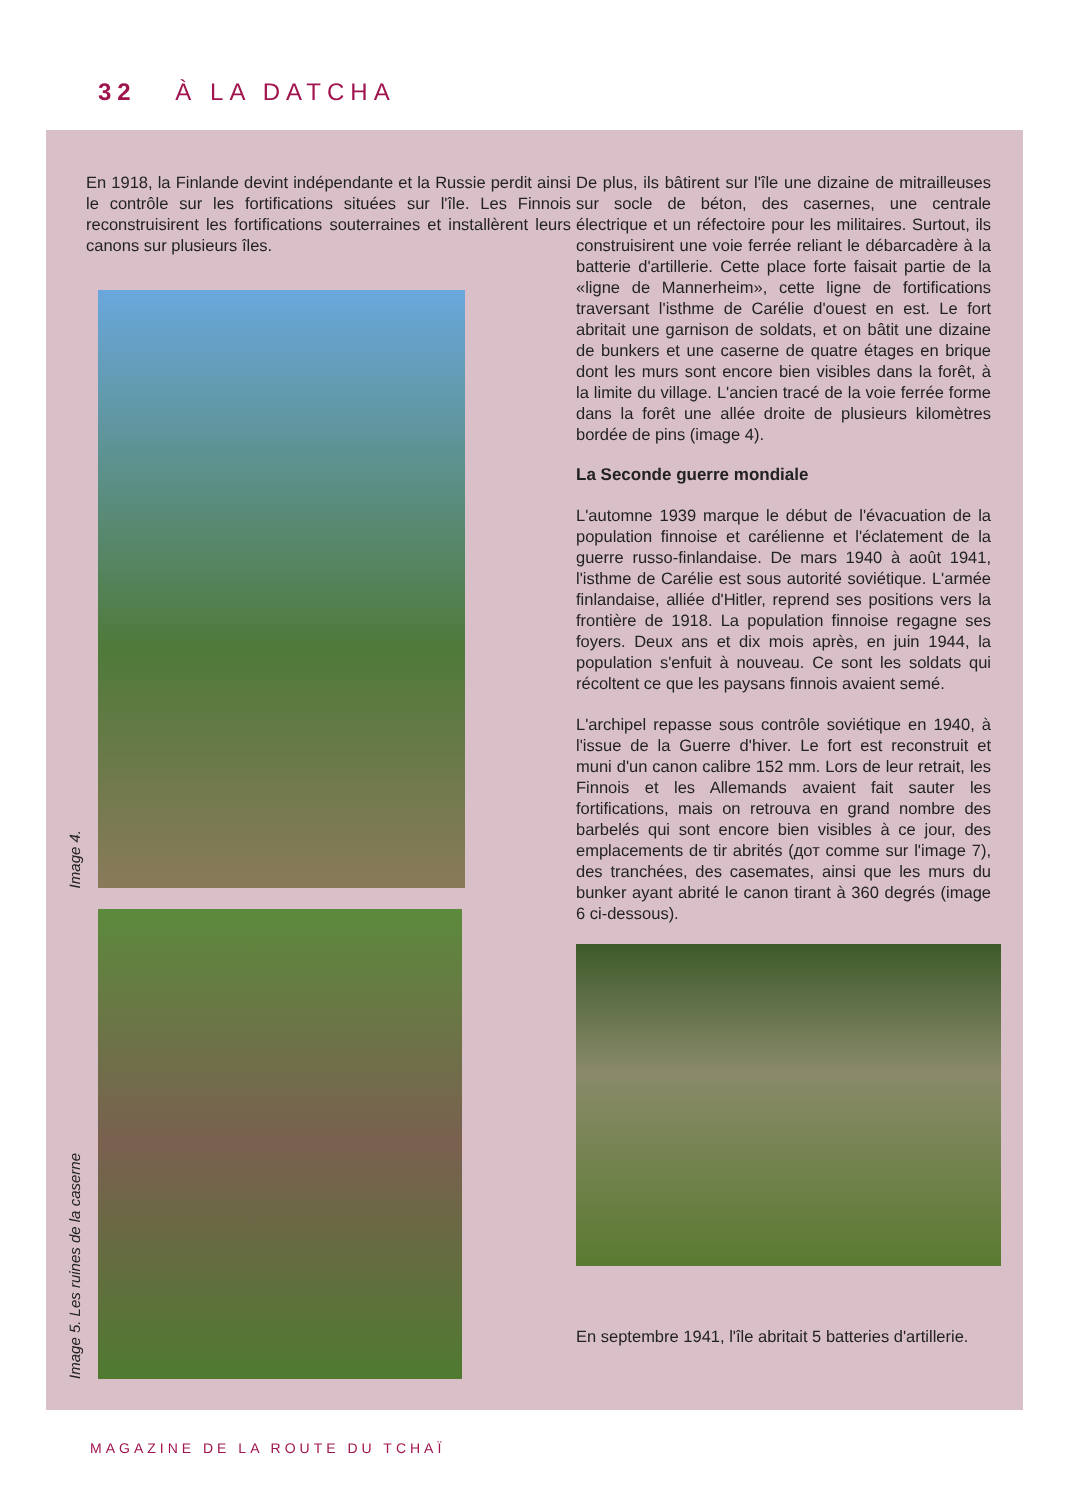32 À LA DATCHA
En 1918, la Finlande devint indépendante et la Russie perdit ainsi le contrôle sur les fortifications situées sur l'île. Les Finnois reconstruisirent les fortifications souterraines et installèrent leurs canons sur plusieurs îles.
Image 4.
Image 5. Les ruines de la caserne
De plus, ils bâtirent sur l'île une dizaine de mitrailleuses sur socle de béton, des casernes, une centrale électrique et un réfectoire pour les militaires. Surtout, ils construisirent une voie ferrée reliant le débarcadère à la batterie d'artillerie. Cette place forte faisait partie de la «ligne de Mannerheim», cette ligne de fortifications traversant l'isthme de Carélie d'ouest en est. Le fort abritait une garnison de soldats, et on bâtit une dizaine de bunkers et une caserne de quatre étages en brique dont les murs sont encore bien visibles dans la forêt, à la limite du village. L'ancien tracé de la voie ferrée forme dans la forêt une allée droite de plusieurs kilomètres bordée de pins (image 4).
La Seconde guerre mondiale
L'automne 1939 marque le début de l'évacuation de la population finnoise et carélienne et l'éclatement de la guerre russo-finlandaise. De mars 1940 à août 1941, l'isthme de Carélie est sous autorité soviétique. L'armée finlandaise, alliée d'Hitler, reprend ses positions vers la frontière de 1918. La population finnoise regagne ses foyers. Deux ans et dix mois après, en juin 1944, la population s'enfuit à nouveau. Ce sont les soldats qui récoltent ce que les paysans finnois avaient semé.
L'archipel repasse sous contrôle soviétique en 1940, à l'issue de la Guerre d'hiver. Le fort est reconstruit et muni d'un canon calibre 152 mm. Lors de leur retrait, les Finnois et les Allemands avaient fait sauter les fortifications, mais on retrouva en grand nombre des barbelés qui sont encore bien visibles à ce jour, des emplacements de tir abrités (дот comme sur l'image 7), des tranchées, des casemates, ainsi que les murs du bunker ayant abrité le canon tirant à 360 degrés (image 6 ci-dessous).
En septembre 1941, l'île abritait 5 batteries d'artillerie.
MAGAZINE DE LA ROUTE DU TCHAÏ